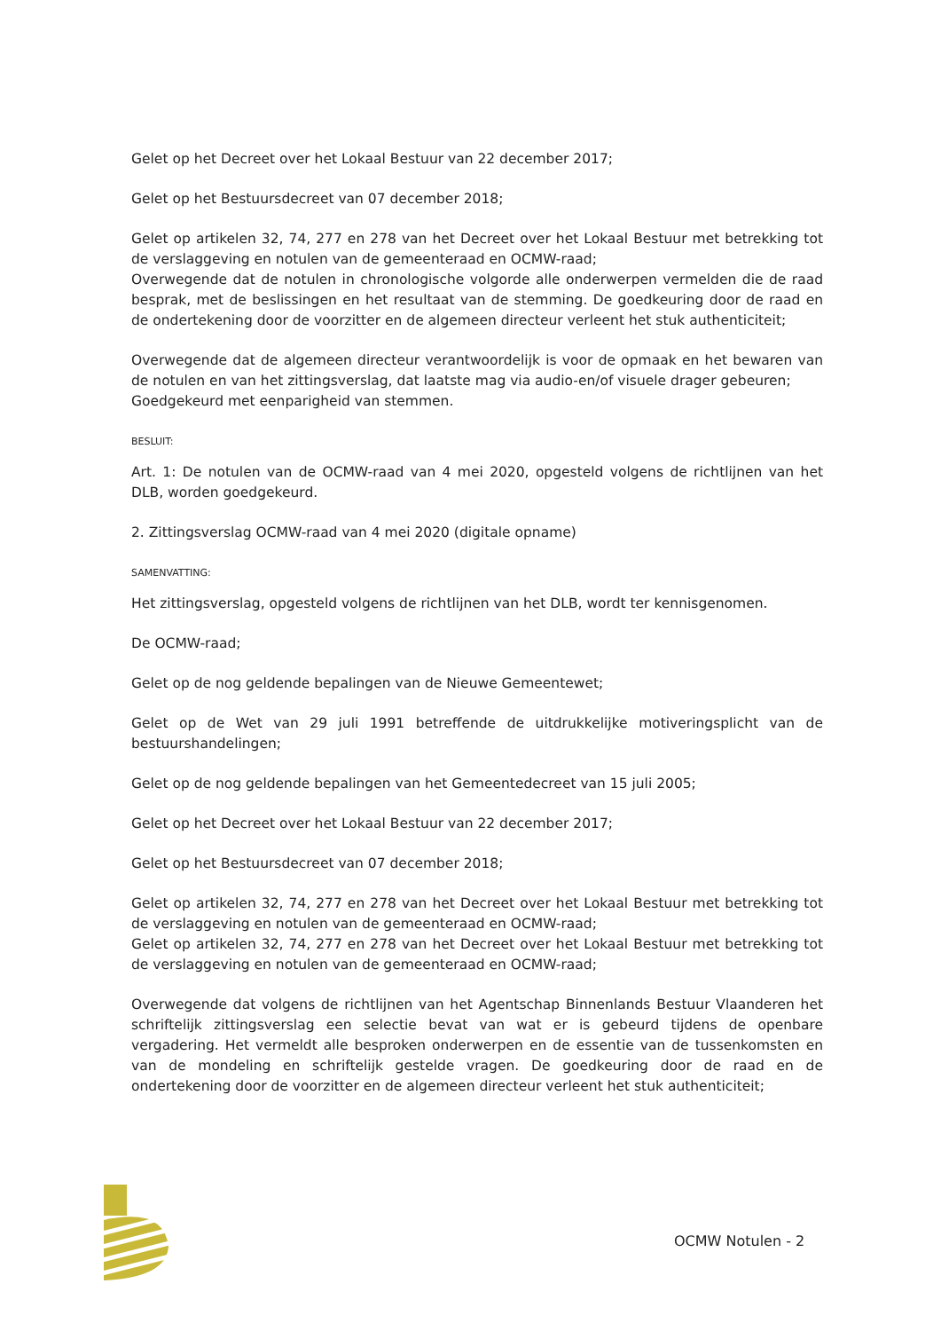Gelet op het Decreet over het Lokaal Bestuur van 22 december 2017;
Gelet op het Bestuursdecreet van 07 december 2018;
Gelet op artikelen 32, 74, 277 en 278 van het Decreet over het Lokaal Bestuur met betrekking tot de verslaggeving en notulen van de gemeenteraad en OCMW-raad;
Overwegende dat de notulen in chronologische volgorde alle onderwerpen vermelden die de raad besprak, met de beslissingen en het resultaat van de stemming. De goedkeuring door de raad en de ondertekening door de voorzitter en de algemeen directeur verleent het stuk authenticiteit;
Overwegende dat de algemeen directeur verantwoordelijk is voor de opmaak en het bewaren van de notulen en van het zittingsverslag, dat laatste mag via audio-en/of visuele drager gebeuren;
Goedgekeurd met eenparigheid van stemmen.
BESLUIT:
Art. 1: De notulen van de OCMW-raad van 4 mei 2020, opgesteld volgens de richtlijnen van het DLB, worden goedgekeurd.
2. Zittingsverslag OCMW-raad van 4 mei 2020 (digitale opname)
SAMENVATTING:
Het zittingsverslag, opgesteld volgens de richtlijnen van het DLB, wordt ter kennisgenomen.
De OCMW-raad;
Gelet op de nog geldende bepalingen van de Nieuwe Gemeentewet;
Gelet op de Wet van 29 juli 1991 betreffende de uitdrukkelijke motiveringsplicht van de bestuurshandelingen;
Gelet op de nog geldende bepalingen van het Gemeentedecreet van 15 juli 2005;
Gelet op het Decreet over het Lokaal Bestuur van 22 december 2017;
Gelet op het Bestuursdecreet van 07 december 2018;
Gelet op artikelen 32, 74, 277 en 278 van het Decreet over het Lokaal Bestuur met betrekking tot de verslaggeving en notulen van de gemeenteraad en OCMW-raad;
Gelet op artikelen 32, 74, 277 en 278 van het Decreet over het Lokaal Bestuur met betrekking tot de verslaggeving en notulen van de gemeenteraad en OCMW-raad;
Overwegende dat volgens de richtlijnen van het Agentschap Binnenlands Bestuur Vlaanderen het schriftelijk zittingsverslag een selectie bevat van wat er is gebeurd tijdens de openbare vergadering. Het vermeldt alle besproken onderwerpen en de essentie van de tussenkomsten en van de mondeling en schriftelijk gestelde vragen. De goedkeuring door de raad en de ondertekening door de voorzitter en de algemeen directeur verleent het stuk authenticiteit;
OCMW Notulen - 2